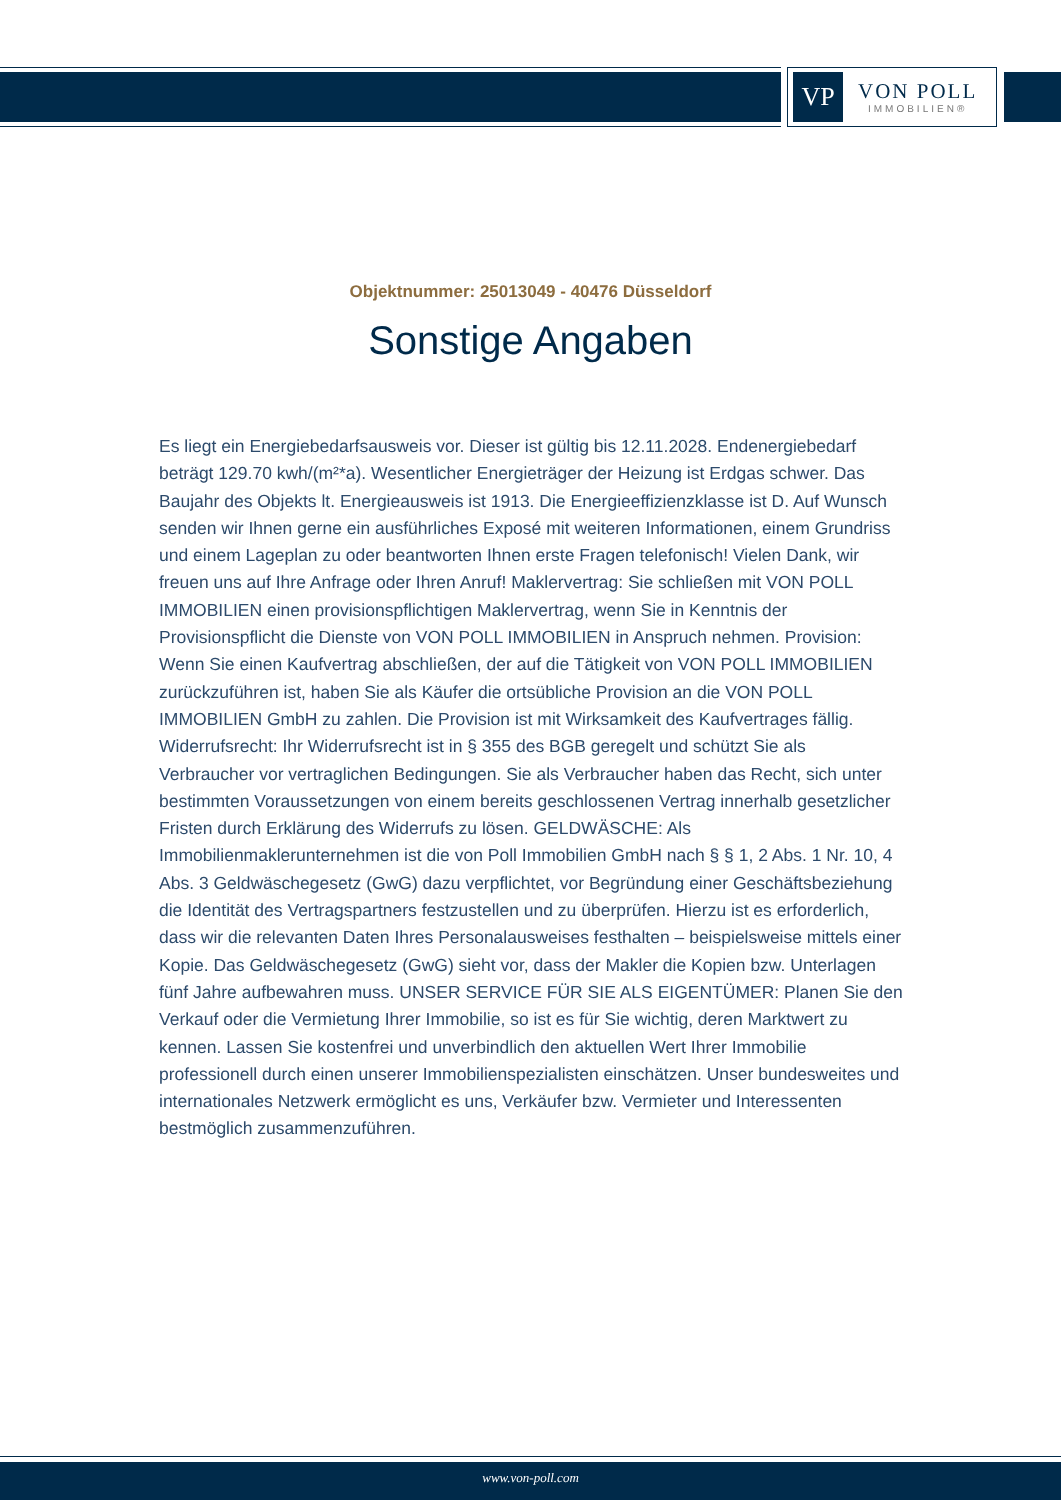VP
VON POLL
IMMOBILIEN®
Objektnummer: 25013049 - 40476 Düsseldorf
Sonstige Angaben
Es liegt ein Energiebedarfsausweis vor. Dieser ist gültig bis 12.11.2028. Endenergiebedarf beträgt 129.70 kwh/(m²*a). Wesentlicher Energieträger der Heizung ist Erdgas schwer. Das Baujahr des Objekts lt. Energieausweis ist 1913. Die Energieeffizienzklasse ist D. Auf Wunsch senden wir Ihnen gerne ein ausführliches Exposé mit weiteren Informationen, einem Grundriss und einem Lageplan zu oder beantworten Ihnen erste Fragen telefonisch! Vielen Dank, wir freuen uns auf Ihre Anfrage oder Ihren Anruf! Maklervertrag: Sie schließen mit VON POLL IMMOBILIEN einen provisionspflichtigen Maklervertrag, wenn Sie in Kenntnis der Provisionspflicht die Dienste von VON POLL IMMOBILIEN in Anspruch nehmen. Provision: Wenn Sie einen Kaufvertrag abschließen, der auf die Tätigkeit von VON POLL IMMOBILIEN zurückzuführen ist, haben Sie als Käufer die ortsübliche Provision an die VON POLL IMMOBILIEN GmbH zu zahlen. Die Provision ist mit Wirksamkeit des Kaufvertrages fällig. Widerrufsrecht: Ihr Widerrufsrecht ist in § 355 des BGB geregelt und schützt Sie als Verbraucher vor vertraglichen Bedingungen. Sie als Verbraucher haben das Recht, sich unter bestimmten Voraussetzungen von einem bereits geschlossenen Vertrag innerhalb gesetzlicher Fristen durch Erklärung des Widerrufs zu lösen. GELDWÄSCHE: Als Immobilienmaklerunternehmen ist die von Poll Immobilien GmbH nach § § 1, 2 Abs. 1 Nr. 10, 4 Abs. 3 Geldwäschegesetz (GwG) dazu verpflichtet, vor Begründung einer Geschäftsbeziehung die Identität des Vertragspartners festzustellen und zu überprüfen. Hierzu ist es erforderlich, dass wir die relevanten Daten Ihres Personalausweises festhalten – beispielsweise mittels einer Kopie. Das Geldwäschegesetz (GwG) sieht vor, dass der Makler die Kopien bzw. Unterlagen fünf Jahre aufbewahren muss. UNSER SERVICE FÜR SIE ALS EIGENTÜMER: Planen Sie den Verkauf oder die Vermietung Ihrer Immobilie, so ist es für Sie wichtig, deren Marktwert zu kennen. Lassen Sie kostenfrei und unverbindlich den aktuellen Wert Ihrer Immobilie professionell durch einen unserer Immobilienspezialisten einschätzen. Unser bundesweites und internationales Netzwerk ermöglicht es uns, Verkäufer bzw. Vermieter und Interessenten bestmöglich zusammenzuführen.
www.von-poll.com